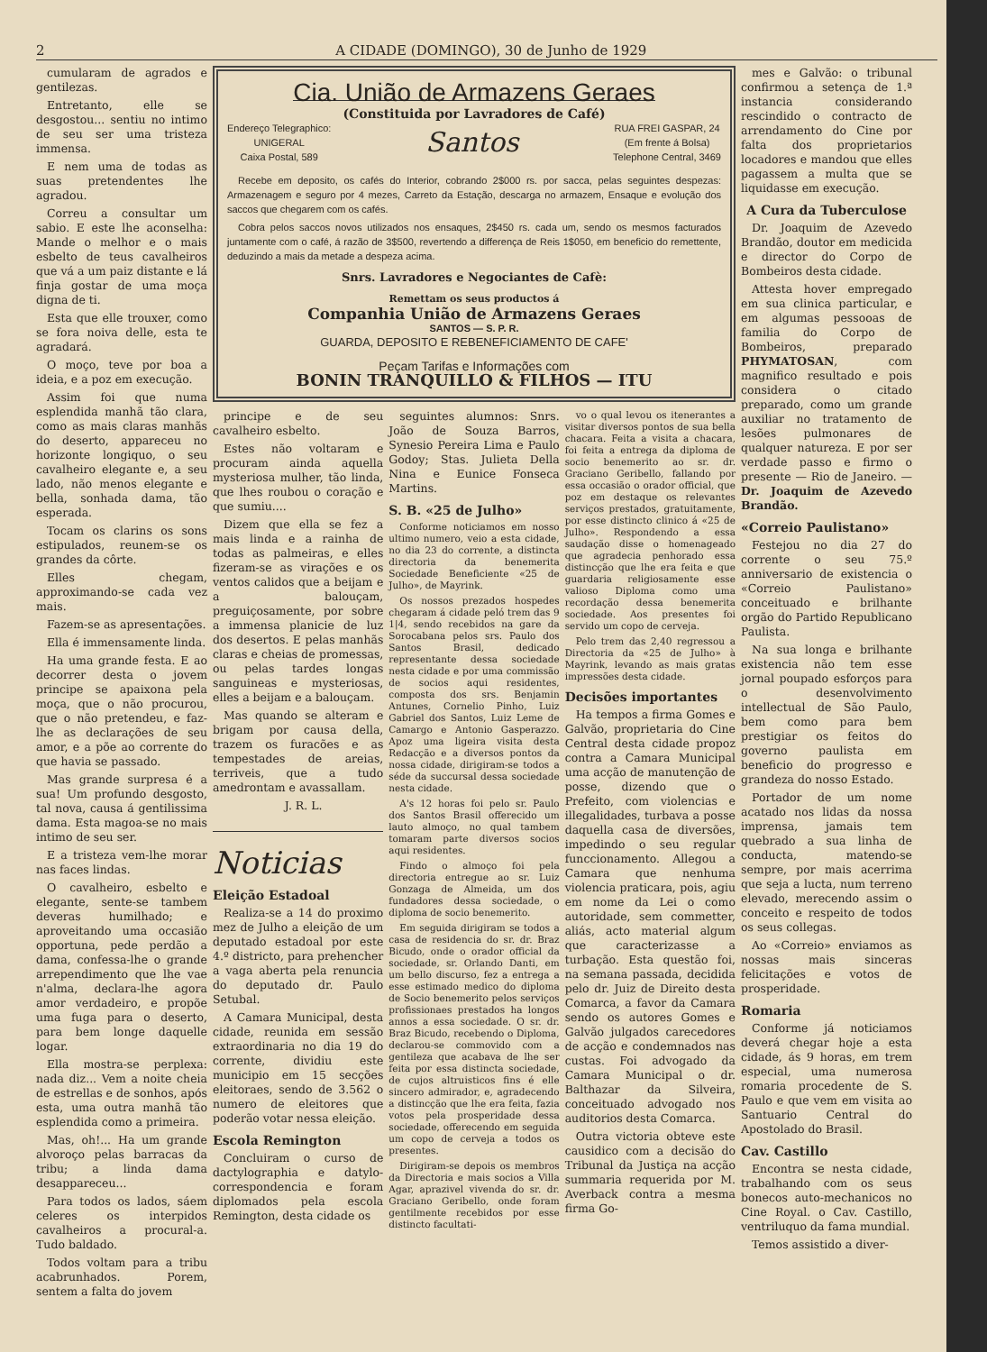2 A CIDADE (DOMINGO), 30 de Junho de 1929
cumularam de agrados e gentilezas.
Entretanto, elle se desgostou... sentiu no intimo de seu ser uma tristeza immensa.
E nem uma de todas as suas pretendentes lhe agradou.
Correu a consultar um sabio. E este lhe aconselha: Mande o melhor e o mais esbelto de teus cavalheiros que vá a um paiz distante e lá finja gostar de uma moça digna de ti.
Esta que elle trouxer, como se fora noiva delle, esta te agradará.
O moço, teve por boa a ideia, e a poz em execução.
Assim foi que numa esplendida manhã tão clara, como as mais claras manhãs do deserto, appareceu no horizonte longiquo, o seu cavalheiro elegante e, a seu lado, não menos elegante e bella, sonhada dama, tão esperada.
Tocam os clarins os sons estipulados, reunem-se os grandes da côrte.
Elles chegam, approximando-se cada vez mais.
Fazem-se as apresentações.
Ella é immensamente linda.
Ha uma grande festa. E ao decorrer desta o jovem principe se apaixona pela moça, que o não procurou, que o não pretendeu, e faz-lhe as declarações de seu amor, e a põe ao corrente do que havia se passado.
Mas grande surpresa é a sua! Um profundo desgosto, tal nova, causa á gentilissima dama. Esta magoa-se no mais intimo de seu ser.
E a tristeza vem-lhe morar nas faces lindas.
O cavalheiro, esbelto e elegante, sente-se tambem deveras humilhado; e aproveitando uma occasião opportuna, pede perdão a dama, confessa-lhe o grande arrependimento que lhe vae n'alma, declara-lhe agora amor verdadeiro, e propõe uma fuga para o deserto, para bem longe daquelle logar.
Ella mostra-se perplexa: nada diz... Vem a noite cheia de estrellas e de sonhos, após esta, uma outra manhã tão esplendida como a primeira.
Mas, oh!... Ha um grande alvoroço pelas barracas da tribu; a linda dama desappareceu...
Para todos os lados, sáem celeres os interpidos cavalheiros a procural-a. Tudo baldado.
Todos voltam para a tribu acabrunhados. Porem, sentem a falta do jovem
Cia. União de Armazens Geraes
(Constituida por Lavradores de Café)
Endereço Telegraphico:
UNIGERAL
Caixa Postal, 589
Santos
RUA FREI GASPAR, 24
(Em frente á Bolsa)
Telephone Central, 3469
Recebe em deposito, os cafés do Interior, cobrando 2$000 rs. por sacca, pelas seguintes despezas: Armazenagem e seguro por 4 mezes, Carreto da Estação, descarga no armazem, Ensaque e evolução dos saccos que chegarem com os cafés.
Cobra pelos saccos novos utilizados nos ensaques, 2$450 rs. cada um, sendo os mesmos facturados juntamente com o café, á razão de 3$500, revertendo a differença de Reis 1$050, em beneficio do remettente, deduzindo a mais da metade a despeza acima.
Snrs. Lavradores e Negociantes de Cafè:
Remettam os seus productos á
Companhia União de Armazens Geraes
SANTOS — S. P. R.
GUARDA, DEPOSITO E REBENEFICIAMENTO DE CAFE'
Peçam Tarifas e Informações com
BONIN TRANQUILLO & FILHOS — ITU
principe e de seu cavalheiro esbelto.
Estes não voltaram e procuram ainda aquella mysteriosa mulher, tão linda, que lhes roubou o coração e que sumiu....
Dizem que ella se fez a mais linda e a rainha de todas as palmeiras, e elles fizeram-se as virações e os ventos calidos que a beijam e a balouçam, preguiçosamente, por sobre a immensa planicie de luz dos desertos. E pelas manhãs claras e cheias de promessas, ou pelas tardes longas sanguineas e mysteriosas, elles a beijam e a balouçam.
Mas quando se alteram e brigam por causa della, trazem os furacões e as tempestades de areias, terriveis, que a tudo amedrontam e avassallam.
J. R. L.
Noticias
Eleição Estadoal
Realiza-se a 14 do proximo mez de Julho a eleição de um deputado estadoal por este 4.º districto, para prehencher a vaga aberta pela renuncia do deputado dr. Paulo Setubal.
A Camara Municipal, desta cidade, reunida em sessão extraordinaria no dia 19 do corrente, dividiu este municipio em 15 secções eleitoraes, sendo de 3.562 o numero de eleitores que poderão votar nessa eleição.
Escola Remington
Concluiram o curso de dactylographia e datylo-correspondencia e foram diplomados pela escola Remington, desta cidade os
seguintes alumnos: Snrs. João de Souza Barros, Synesio Pereira Lima e Paulo Godoy; Stas. Julieta Della Nina e Eunice Fonseca Martins.
S. B. «25 de Julho»
Conforme noticiamos em nosso ultimo numero, veio a esta cidade, no dia 23 do corrente, a distincta directoria da benemerita Sociedade Beneficiente «25 de Julho», de Mayrink.
Os nossos prezados hospedes chegaram á cidade peló trem das 9 1|4, sendo recebidos na gare da Sorocabana pelos srs. Paulo dos Santos Brasil, dedicado representante dessa sociedade nesta cidade e por uma commissão de socios aqui residentes, composta dos srs. Benjamin Antunes, Cornelio Pinho, Luiz Gabriel dos Santos, Luiz Leme de Camargo e Antonio Gasperazzo. Apoz uma ligeira visita desta Redacção e a diversos pontos da nossa cidade, dirigiram-se todos a séde da succursal dessa sociedade nesta cidade.
A's 12 horas foi pelo sr. Paulo dos Santos Brasil offerecido um lauto almoço, no qual tambem tomaram parte diversos socios aqui residentes.
Findo o almoço foi pela directoria entregue ao sr. Luiz Gonzaga de Almeida, um dos fundadores dessa sociedade, o diploma de socio benemerito.
Em seguida dirigiram se todos a casa de residencia do sr. dr. Braz Bicudo, onde o orador official da sociedade, sr. Orlando Danti, em um bello discurso, fez a entrega a esse estimado medico do diploma de Socio benemerito pelos serviços profissionaes prestados ha longos annos a essa sociedade. O sr. dr. Braz Bicudo, recebendo o Diploma, declarou-se commovido com a gentileza que acabava de lhe ser feita por essa distincta sociedade, de cujos altruisticos fins é elle sincero admirador, e, agradecendo a distincção que lhe era feita, fazia votos pela prosperidade dessa sociedade, offerecendo em seguida um copo de cerveja a todos os presentes.
Dirigiram-se depois os membros da Directoria e mais socios a Villa Agar, aprazivel vivenda do sr. dr. Graciano Geribello, onde foram gentilmente recebidos por esse distincto facultati-
vo o qual levou os itenerantes a visitar diversos pontos de sua bella chacara. Feita a visita a chacara, foi feita a entrega da diploma de socio benemerito ao sr. dr. Graciano Geribello, fallando por essa occasião o orador official, que poz em destaque os relevantes serviços prestados, gratuitamente, por esse distincto clinico á «25 de Julho». Respondendo a essa saudação disse o homenageado que agradecia penhorado essa distincção que lhe era feita e que guardaria religiosamente esse valioso Diploma como uma recordação dessa benemerita sociedade. Aos presentes foi servido um copo de cerveja.
Pelo trem das 2,40 regressou a Directoria da «25 de Julho» à Mayrink, levando as mais gratas impressões desta cidade.
Decisões importantes
Ha tempos a firma Gomes e Galvão, proprietaria do Cine Central desta cidade propoz contra a Camara Municipal uma acção de manutenção de posse, dizendo que o Prefeito, com violencias e illegalidades, turbava a posse daquella casa de diversões, impedindo o seu regular funccionamento. Allegou a Camara que nenhuma violencia praticara, pois, agiu em nome da Lei o como autoridade, sem commetter, aliás, acto material algum que caracterizasse a turbação. Esta questão foi, na semana passada, decidida pelo dr. Juiz de Direito desta Comarca, a favor da Camara sendo os autores Gomes e Galvão julgados carecedores de acção e condemnados nas custas. Foi advogado da Camara Municipal o dr. Balthazar da Silveira, conceituado advogado nos auditorios desta Comarca.
Outra victoria obteve este causidico com a decisão do Tribunal da Justiça na acção summaria requerida por M. Averback contra a mesma firma Go-
mes e Galvão: o tribunal confirmou a setença de 1.ª instancia considerando rescindido o contracto de arrendamento do Cine por falta dos proprietarios locadores e mandou que elles pagassem a multa que se liquidasse em execução.
A Cura da Tuberculose
Dr. Joaquim de Azevedo Brandão, doutor em medicida e director do Corpo de Bombeiros desta cidade.
Attesta hover empregado em sua clinica particular, e em algumas pessooas de familia do Corpo de Bombeiros, preparado PHYMATOSAN, com magnifico resultado e pois considera o citado preparado, como um grande auxiliar no tratamento de lesões pulmonares de qualquer natureza. E por ser verdade passo e firmo o presente — Rio de Janeiro. — Dr. Joaquim de Azevedo Brandão.
«Correio Paulistano»
Festejou no dia 27 do corrente o seu 75.º anniversario de existencia o «Correio Paulistano» conceituado e brilhante orgão do Partido Republicano Paulista.
Na sua longa e brilhante existencia não tem esse jornal poupado esforços para o desenvolvimento intellectual de São Paulo, bem como para bem prestigiar os feitos do governo paulista em beneficio do progresso e grandeza do nosso Estado.
Portador de um nome acatado nos lidas da nossa imprensa, jamais tem quebrado a sua linha de conducta, matendo-se sempre, por mais acerrima que seja a lucta, num terreno elevado, merecendo assim o conceito e respeito de todos os seus collegas.
Ao «Correio» enviamos as nossas mais sinceras felicitações e votos de prosperidade.
Romaria
Conforme já noticiamos deverá chegar hoje a esta cidade, ás 9 horas, em trem especial, uma numerosa romaria procedente de S. Paulo e que vem em visita ao Santuario Central do Apostolado do Brasil.
Cav. Castillo
Encontra se nesta cidade, trabalhando com os seus bonecos auto-mechanicos no Cine Royal. o Cav. Castillo, ventriluquo da fama mundial.
Temos assistido a diver-